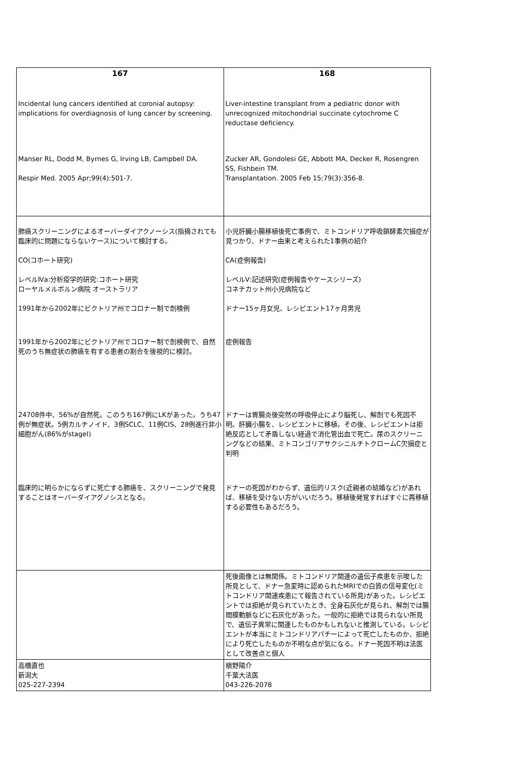| 167 | 168 |
| --- | --- |
| Incidental lung cancers identified at coronial autopsy: implications for overdiagnosis of lung cancer by screening. | Liver-intestine transplant from a pediatric donor with unrecognized mitochondrial succinate cytochrome C reductase deficiency. |
| Manser RL, Dodd M, Byrnes G, Irving LB, Campbell DA. Respir Med. 2005 Apr;99(4):501-7. | Zucker AR, Gondolesi GE, Abbott MA, Decker R, Rosengren SS, Fishbein TM. Transplantation. 2005 Feb 15;79(3):356-8. |
| 肺癌スクリーニングによるオーバーダイアクノーシス(指摘されても臨床的に問題にならないケース)について検討する。 CO(コホート研究) レベルⅣa:分析疫学的研究:コホート研究 ローヤルメルボルン病院 オーストラリア 1991年から2002年にビクトリア州でコロナー制で剖検例 | 小児肝臓小腸移植後死亡事例で、ミトコンドリア呼吸鎖酵素欠損症が見つかり、ドナー由来と考えられた1事例の紹介 CA(症例報告) レベルⅤ:記述研究(症例報告やケースシリーズ) コネチカット州小児病院など ドナー15ヶ月女児、レシピエント17ヶ月男児 |
| 1991年から2002年にビクトリア州でコロナー制で剖検例で、自然死のうち無症状の肺癌を有する患者の割合を後視的に検討。 | 症例報告 |
| 24708件中、56%が自然死。このうち167例にLKがあった。うち47例が無症状。5例カルチノイド、3例SCLC、11例CIS、28例進行非小細胞がん(86%がstageI) | ドナーは胃腸炎後突然の呼吸停止により脳死し、解剖でも死因不明。肝臓小腸を、レシピエントに移植。その後、レシピエントは拒絶反応として矛盾しない経過で消化管出血で死亡。尿のスクリーニングなどの結果、ミトコンゴリアサクシニルチトクロームC欠損症と判明 |
| 臨床的に明らかにならずに死亡する肺癌を、スクリーニングで発見することはオーバーダイアグノシスとなる。 | ドナーの死因がわからず、遺伝的リスク(近親者の結婚など)があれば、移植を受けない方がいいだろう。移植後発覚すればすぐに再移植する必要性もあるだろう。 |
| | 死後画像とは無関係。ミトコンドリア関連の遺伝子疾患を示唆した所見として、ドナー急変時に認められたMRIでの白質の信号変化(ミトコンドリア関連疾患にて報告されている所見)があった。レシピエントでは拒絶が見られていたとき、全身石灰化が見られ、解剖では腸間膜動脈などに石灰化があった。一般的に拒絶では見られない所見で、遺伝子異常に関連したものかもしれないと推測している。レシピエントが本当にミトコンドリアパチーによって死亡したものか、拒絶により死亡したものか不明な点が気になる。ドナー死因不明は法医として改善点と個人 |
| 高橋直也 新潟大 025-227-2394 | 槇野陽介 千葉大法医 043-226-2078 |